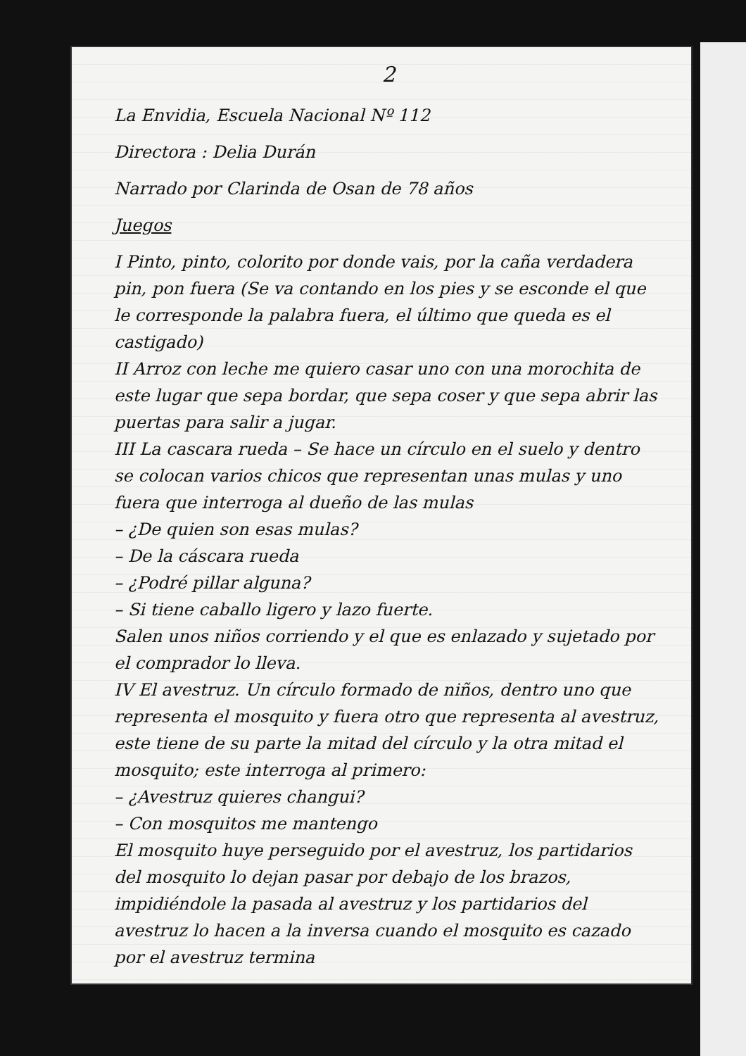2
La Envidia, Escuela Nacional Nº 112
Directora : Delia Durán
Narrado por Clarinda de Osan de 78 años
Juegos
I Pinto, pinto, colorito por donde vais, por la caña verdadera pin, pon fuera (Se va contando en los pies y se esconde el que le corresponde la palabra fuera, el último que queda es el castigado)
II Arroz con leche me quiero casar uno con una morochita de este lugar que sepa bordar, que sepa coser y que sepa abrir las puertas para salir a jugar.
III La cascara rueda – Se hace un círculo en el suelo y dentro se colocan varios chicos que representan unas mulas y uno fuera que interroga al dueño de las mulas
– ¿De quien son esas mulas?
– De la cáscara rueda
– ¿Podré pillar alguna?
– Si tiene caballo ligero y lazo fuerte.
Salen unos niños corriendo y el que es enlazado y sujetado por el comprador lo lleva.
IV El avestruz. Un círculo formado de niños, dentro uno que representa el mosquito y fuera otro que representa al avestruz, este tiene de su parte la mitad del círculo y la otra mitad el mosquito; este interroga al primero:
– ¿Avestruz quieres changui?
– Con mosquitos me mantengo
El mosquito huye perseguido por el avestruz, los partidarios del mosquito lo dejan pasar por debajo de los brazos, impidiéndole la pasada al avestruz y los partidarios del avestruz lo hacen a la inversa cuando el mosquito es cazado por el avestruz termina